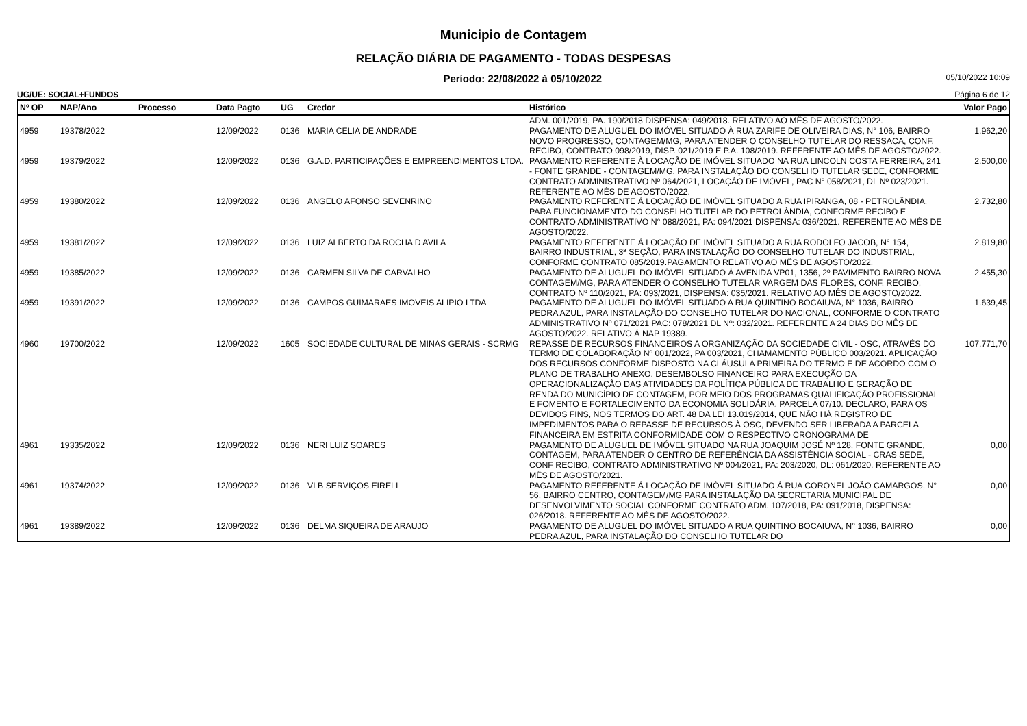Municipio de Contagem
RELAÇÃO DIÁRIA DE PAGAMENTO - TODAS DESPESAS
Período: 22/08/2022 à 05/10/2022 05/10/2022 10:09
UG/UE: SOCIAL+FUNDOS Página 6 de 12
| Nº OP | NAP/Ano | Processo | Data Pagto | UG | Credor | Histórico | Valor Pago |
| --- | --- | --- | --- | --- | --- | --- | --- |
| | | | | | | ADM. 001/2019, PA. 190/2018 DISPENSA: 049/2018. RELATIVO AO MÊS DE AGOSTO/2022. | |
| 4959 | 19378/2022 | | 12/09/2022 | 0136 | MARIA CELIA DE ANDRADE | PAGAMENTO DE ALUGUEL DO IMÓVEL SITUADO À RUA ZARIFE DE OLIVEIRA DIAS, N° 106, BAIRRO NOVO PROGRESSO, CONTAGEM/MG, PARA ATENDER O CONSELHO TUTELAR DO RESSACA, CONF. RECIBO, CONTRATO 098/2019, DISP. 021/2019 E P.A. 108/2019. REFERENTE AO MÊS DE AGOSTO/2022. | 1.962,20 |
| 4959 | 19379/2022 | | 12/09/2022 | 0136 | G.A.D. PARTICIPAÇÕES E EMPREENDIMENTOS LTDA. | PAGAMENTO REFERENTE À LOCAÇÃO DE IMÓVEL SITUADO NA RUA LINCOLN COSTA FERREIRA, 241 - FONTE GRANDE - CONTAGEM/MG, PARA INSTALAÇÃO DO CONSELHO TUTELAR SEDE, CONFORME CONTRATO ADMINISTRATIVO Nº 064/2021, LOCAÇÃO DE IMÓVEL, PAC N° 058/2021, DL Nº 023/2021. REFERENTE AO MÊS DE AGOSTO/2022. | 2.500,00 |
| 4959 | 19380/2022 | | 12/09/2022 | 0136 | ANGELO AFONSO SEVENRINO | PAGAMENTO REFERENTE À LOCAÇÃO DE IMÓVEL SITUADO A RUA IPIRANGA, 08 - PETROLÂNDIA, PARA FUNCIONAMENTO DO CONSELHO TUTELAR DO PETROLÂNDIA, CONFORME RECIBO E CONTRATO ADMINISTRATIVO N° 088/2021, PA: 094/2021 DISPENSA: 036/2021. REFERENTE AO MÊS DE AGOSTO/2022. | 2.732,80 |
| 4959 | 19381/2022 | | 12/09/2022 | 0136 | LUIZ ALBERTO DA ROCHA D AVILA | PAGAMENTO REFERENTE À LOCAÇÃO DE IMÓVEL SITUADO A RUA RODOLFO JACOB, N° 154, BAIRRO INDUSTRIAL, 3ª SEÇÃO, PARA INSTALAÇÃO DO CONSELHO TUTELAR DO INDUSTRIAL, CONFORME CONTRATO 085/2019.PAGAMENTO RELATIVO AO MÊS DE AGOSTO/2022. | 2.819,80 |
| 4959 | 19385/2022 | | 12/09/2022 | 0136 | CARMEN SILVA DE CARVALHO | PAGAMENTO DE ALUGUEL DO IMÓVEL SITUADO Á AVENIDA VP01, 1356, 2º PAVIMENTO BAIRRO NOVA CONTAGEM/MG, PARA ATENDER O CONSELHO TUTELAR VARGEM DAS FLORES, CONF. RECIBO, CONTRATO Nº 110/2021, PA: 093/2021, DISPENSA: 035/2021. RELATIVO AO MÊS DE AGOSTO/2022. | 2.455,30 |
| 4959 | 19391/2022 | | 12/09/2022 | 0136 | CAMPOS GUIMARAES IMOVEIS ALIPIO LTDA | PAGAMENTO DE ALUGUEL DO IMÓVEL SITUADO A RUA QUINTINO BOCAIUVA, N° 1036, BAIRRO PEDRA AZUL, PARA INSTALAÇÃO DO CONSELHO TUTELAR DO NACIONAL, CONFORME O CONTRATO ADMINISTRATIVO Nº 071/2021 PAC: 078/2021 DL Nº: 032/2021. REFERENTE A 24 DIAS DO MÊS DE AGOSTO/2022. RELATIVO À NAP 19389. | 1.639,45 |
| 4960 | 19700/2022 | | 12/09/2022 | 1605 | SOCIEDADE CULTURAL DE MINAS GERAIS - SCRMG | REPASSE DE RECURSOS FINANCEIROS A ORGANIZAÇÃO DA SOCIEDADE CIVIL - OSC, ATRAVÉS DO TERMO DE COLABORAÇÃO Nº 001/2022, PA 003/2021, CHAMAMENTO PÚBLICO 003/2021. APLICAÇÃO DOS RECURSOS CONFORME DISPOSTO NA CLÁUSULA PRIMEIRA DO TERMO E DE ACORDO COM O PLANO DE TRABALHO ANEXO. DESEMBOLSO FINANCEIRO PARA EXECUÇÃO DA OPERACIONALIZAÇÃO DAS ATIVIDADES DA POLÍTICA PÚBLICA DE TRABALHO E GERAÇÃO DE RENDA DO MUNICÍPIO DE CONTAGEM, POR MEIO DOS PROGRAMAS QUALIFICAÇÃO PROFISSIONAL E FOMENTO E FORTALECIMENTO DA ECONOMIA SOLIDÁRIA. PARCELA 07/10. DECLARO, PARA OS DEVIDOS FINS, NOS TERMOS DO ART. 48 DA LEI 13.019/2014, QUE NÃO HÁ REGISTRO DE IMPEDIMENTOS PARA O REPASSE DE RECURSOS À OSC, DEVENDO SER LIBERADA A PARCELA FINANCEIRA EM ESTRITA CONFORMIDADE COM O RESPECTIVO CRONOGRAMA DE | 107.771,70 |
| 4961 | 19335/2022 | | 12/09/2022 | 0136 | NERI LUIZ SOARES | PAGAMENTO DE ALUGUEL DE IMÓVEL SITUADO NA RUA JOAQUIM JOSÉ Nº 128, FONTE GRANDE, CONTAGEM, PARA ATENDER O CENTRO DE REFERÊNCIA DA ASSISTÊNCIA SOCIAL - CRAS SEDE, CONF RECIBO, CONTRATO ADMINISTRATIVO Nº 004/2021, PA: 203/2020, DL: 061/2020. REFERENTE AO MÊS DE AGOSTO/2021. | 0,00 |
| 4961 | 19374/2022 | | 12/09/2022 | 0136 | VLB SERVIÇOS EIRELI | PAGAMENTO REFERENTE À LOCAÇÃO DE IMÓVEL SITUADO À RUA CORONEL JOÃO CAMARGOS, N° 56, BAIRRO CENTRO, CONTAGEM/MG PARA INSTALAÇÃO DA SECRETARIA MUNICIPAL DE DESENVOLVIMENTO SOCIAL CONFORME CONTRATO ADM. 107/2018, PA: 091/2018, DISPENSA: 026/2018. REFERENTE AO MÊS DE AGOSTO/2022. | 0,00 |
| 4961 | 19389/2022 | | 12/09/2022 | 0136 | DELMA SIQUEIRA DE ARAUJO | PAGAMENTO DE ALUGUEL DO IMÓVEL SITUADO A RUA QUINTINO BOCAIUVA, N° 1036, BAIRRO PEDRA AZUL, PARA INSTALAÇÃO DO CONSELHO TUTELAR DO | 0,00 |